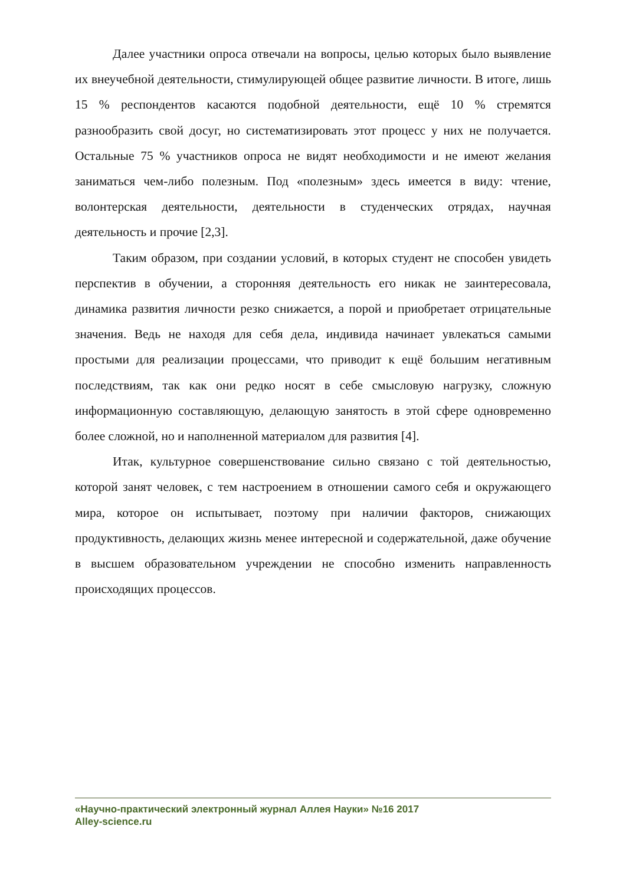Далее участники опроса отвечали на вопросы, целью которых было выявление их внеучебной деятельности, стимулирующей общее развитие личности. В итоге, лишь 15 % респондентов касаются подобной деятельности, ещё 10 % стремятся разнообразить свой досуг, но систематизировать этот процесс у них не получается. Остальные 75 % участников опроса не видят необходимости и не имеют желания заниматься чем-либо полезным. Под «полезным» здесь имеется в виду: чтение, волонтерская деятельности, деятельности в студенческих отрядах, научная деятельность и прочие [2,3].
Таким образом, при создании условий, в которых студент не способен увидеть перспектив в обучении, а сторонняя деятельность его никак не заинтересовала, динамика развития личности резко снижается, а порой и приобретает отрицательные значения. Ведь не находя для себя дела, индивида начинает увлекаться самыми простыми для реализации процессами, что приводит к ещё большим негативным последствиям, так как они редко носят в себе смысловую нагрузку, сложную информационную составляющую, делающую занятость в этой сфере одновременно более сложной, но и наполненной материалом для развития [4].
Итак, культурное совершенствование сильно связано с той деятельностью, которой занят человек, с тем настроением в отношении самого себя и окружающего мира, которое он испытывает, поэтому при наличии факторов, снижающих продуктивность, делающих жизнь менее интересной и содержательной, даже обучение в высшем образовательном учреждении не способно изменить направленность происходящих процессов.
«Научно-практический электронный журнал Аллея Науки» №16 2017
Alley-science.ru